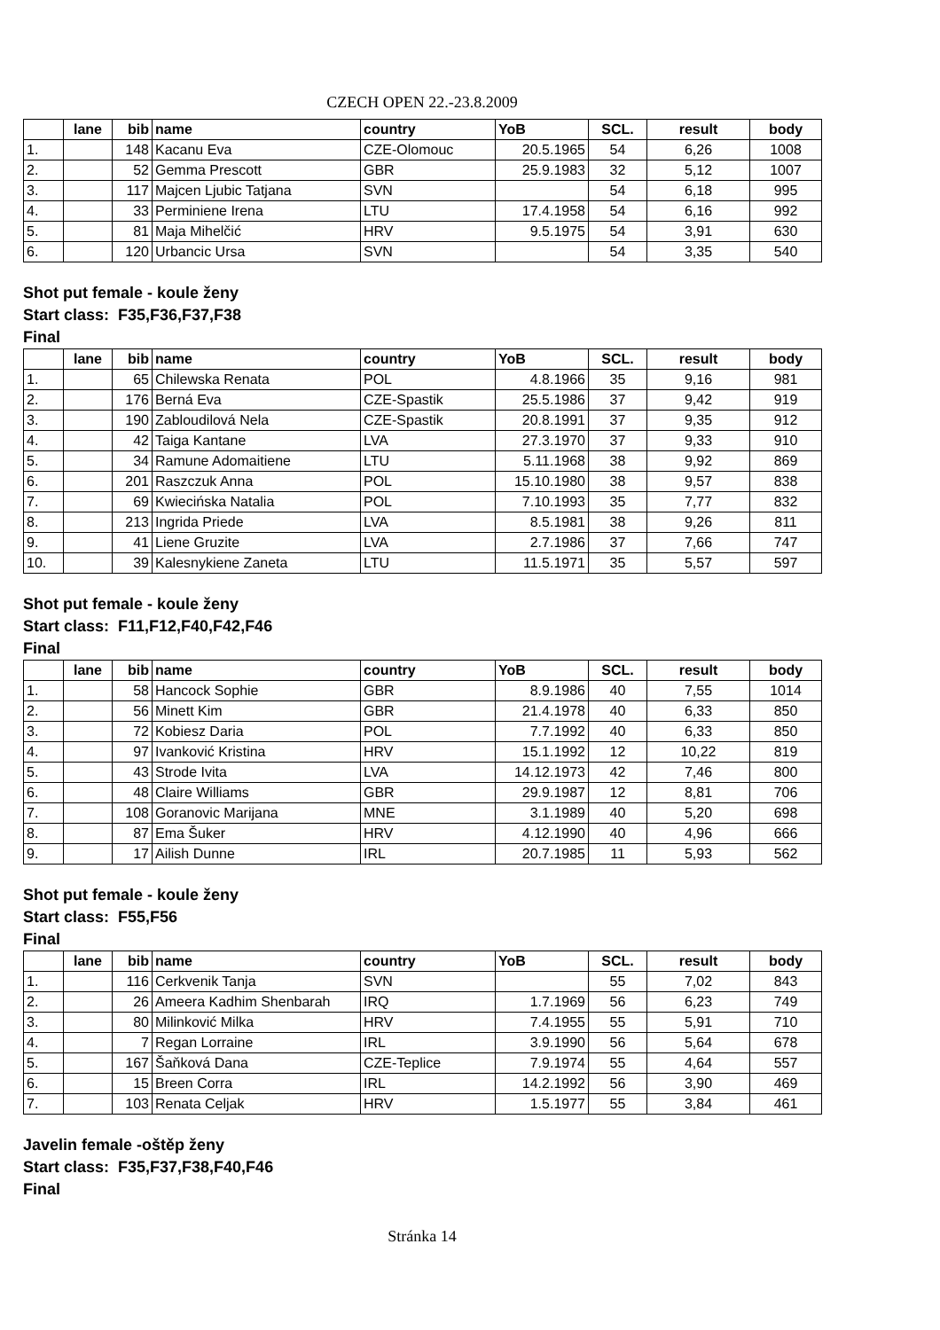CZECH OPEN 22.-23.8.2009
| | lane | bib | name | country | YoB | SCL. | result | body |
| --- | --- | --- | --- | --- | --- | --- | --- | --- |
| 1. | | 148 | Kacanu Eva | CZE-Olomouc | 20.5.1965 | 54 | 6,26 | 1008 |
| 2. | | 52 | Gemma Prescott | GBR | 25.9.1983 | 32 | 5,12 | 1007 |
| 3. | | 117 | Majcen Ljubic Tatjana | SVN | | 54 | 6,18 | 995 |
| 4. | | 33 | Perminiene Irena | LTU | 17.4.1958 | 54 | 6,16 | 992 |
| 5. | | 81 | Maja Mihelčić | HRV | 9.5.1975 | 54 | 3,91 | 630 |
| 6. | | 120 | Urbancic Ursa | SVN | | 54 | 3,35 | 540 |
Shot put female - koule ženy
Start class: F35,F36,F37,F38
Final
| | lane | bib | name | country | YoB | SCL. | result | body |
| --- | --- | --- | --- | --- | --- | --- | --- | --- |
| 1. | | 65 | Chilewska Renata | POL | 4.8.1966 | 35 | 9,16 | 981 |
| 2. | | 176 | Berná Eva | CZE-Spastik | 25.5.1986 | 37 | 9,42 | 919 |
| 3. | | 190 | Zabloudilová Nela | CZE-Spastik | 20.8.1991 | 37 | 9,35 | 912 |
| 4. | | 42 | Taiga Kantane | LVA | 27.3.1970 | 37 | 9,33 | 910 |
| 5. | | 34 | Ramune Adomaitiene | LTU | 5.11.1968 | 38 | 9,92 | 869 |
| 6. | | 201 | Raszczuk Anna | POL | 15.10.1980 | 38 | 9,57 | 838 |
| 7. | | 69 | Kwiecińska Natalia | POL | 7.10.1993 | 35 | 7,77 | 832 |
| 8. | | 213 | Ingrida Priede | LVA | 8.5.1981 | 38 | 9,26 | 811 |
| 9. | | 41 | Liene Gruzite | LVA | 2.7.1986 | 37 | 7,66 | 747 |
| 10. | | 39 | Kalesnykiene Zaneta | LTU | 11.5.1971 | 35 | 5,57 | 597 |
Shot put female - koule ženy
Start class: F11,F12,F40,F42,F46
Final
| | lane | bib | name | country | YoB | SCL. | result | body |
| --- | --- | --- | --- | --- | --- | --- | --- | --- |
| 1. | | 58 | Hancock Sophie | GBR | 8.9.1986 | 40 | 7,55 | 1014 |
| 2. | | 56 | Minett Kim | GBR | 21.4.1978 | 40 | 6,33 | 850 |
| 3. | | 72 | Kobiesz Daria | POL | 7.7.1992 | 40 | 6,33 | 850 |
| 4. | | 97 | Ivanković Kristina | HRV | 15.1.1992 | 12 | 10,22 | 819 |
| 5. | | 43 | Strode Ivita | LVA | 14.12.1973 | 42 | 7,46 | 800 |
| 6. | | 48 | Claire Williams | GBR | 29.9.1987 | 12 | 8,81 | 706 |
| 7. | | 108 | Goranovic Marijana | MNE | 3.1.1989 | 40 | 5,20 | 698 |
| 8. | | 87 | Ema Šuker | HRV | 4.12.1990 | 40 | 4,96 | 666 |
| 9. | | 17 | Ailish Dunne | IRL | 20.7.1985 | 11 | 5,93 | 562 |
Shot put female - koule ženy
Start class: F55,F56
Final
| | lane | bib | name | country | YoB | SCL. | result | body |
| --- | --- | --- | --- | --- | --- | --- | --- | --- |
| 1. | | 116 | Cerkvenik Tanja | SVN | | 55 | 7,02 | 843 |
| 2. | | 26 | Ameera Kadhim Shenbarah | IRQ | 1.7.1969 | 56 | 6,23 | 749 |
| 3. | | 80 | Milinković Milka | HRV | 7.4.1955 | 55 | 5,91 | 710 |
| 4. | | 7 | Regan Lorraine | IRL | 3.9.1990 | 56 | 5,64 | 678 |
| 5. | | 167 | Šaňková Dana | CZE-Teplice | 7.9.1974 | 55 | 4,64 | 557 |
| 6. | | 15 | Breen Corra | IRL | 14.2.1992 | 56 | 3,90 | 469 |
| 7. | | 103 | Renata Celjak | HRV | 1.5.1977 | 55 | 3,84 | 461 |
Javelin female -oštěp ženy
Start class: F35,F37,F38,F40,F46
Final
Stránka 14